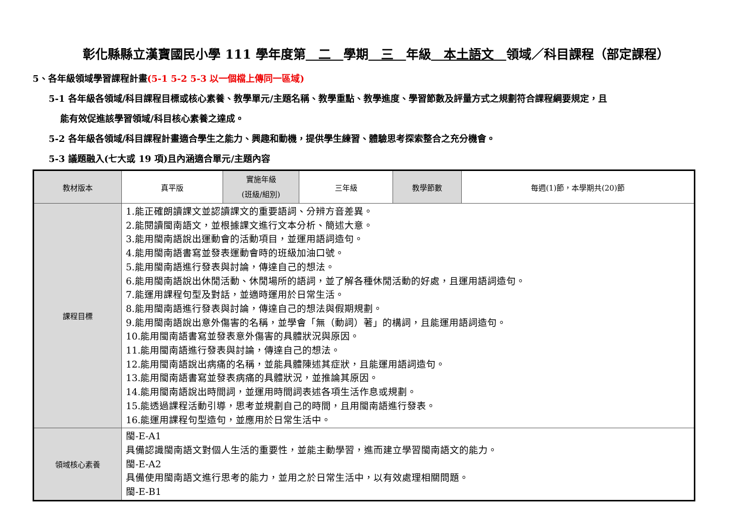彰化縣縣立漢寶國民小學 111 學年度第　二　學期　三　年級　本土語文　領域／科目課程（部定課程）
5、各年級領域學習課程計畫(5-1 5-2 5-3 以一個檔上傳同一區域)
5-1 各年級各領域/科目課程目標或核心素養、教學單元/主題名稱、教學重點、教學進度、學習節數及評量方式之規劃符合課程綱要規定，且
能有效促進該學習領域/科目核心素養之達成。
5-2 各年級各領域/科目課程計畫適合學生之能力、興趣和動機，提供學生練習、體驗思考探索整合之充分機會。
5-3 議題融入(七大或 19 項)且內涵適合單元/主題內容
| 教材版本 | 真平版 | 實施年級 (班級/組別) | 三年級 | 教學節數 | 每週(1)節，本學期共(20)節 |
| 課程目標 | 1.能正確朗讀課文並認讀課文的重要語詞、分辨方音差異。 2.能閱讀閩南語文，並根據課文進行文本分析、簡述大意。 3.能用閩南語說出運動會的活動項目，並運用語詞造句。 4.能用閩南語書寫並發表運動會時的班級加油口號。 5.能用閩南語進行發表與討論，傳達自己的想法。 6.能用閩南語說出休閒活動、休閒場所的語詞，並了解各種休閒活動的好處，且運用語詞造句。 7.能運用課程句型及對話，並適時運用於日常生活。 8.能用閩南語進行發表與討論，傳達自己的想法與假期規劃。 9.能用閩南語說出意外傷害的名稱，並學會「無（動詞）著」的構詞，且能運用語詞造句。 10.能用閩南語書寫並發表意外傷害的具體狀況與原因。 11.能用閩南語進行發表與討論，傳達自己的想法。 12.能用閩南語說出病痛的名稱，並能具體陳述其症狀，且能運用語詞造句。 13.能用閩南語書寫並發表病痛的具體狀況，並推論其原因。 14.能用閩南語說出時間詞，並運用時間詞表述各項生活作息或規劃。 15.能透過課程活動引導，思考並規劃自己的時間，且用閩南語進行發表。 16.能運用課程句型造句，並應用於日常生活中。 | | | | |
| 領域核心素養 | 閩-E-A1 具備認識閩南語文對個人生活的重要性，並能主動學習，進而建立學習閩南語文的能力。 閩-E-A2 具備使用閩南語文進行思考的能力，並用之於日常生活中，以有效處理相關問題。 閩-E-B1 | | | | |